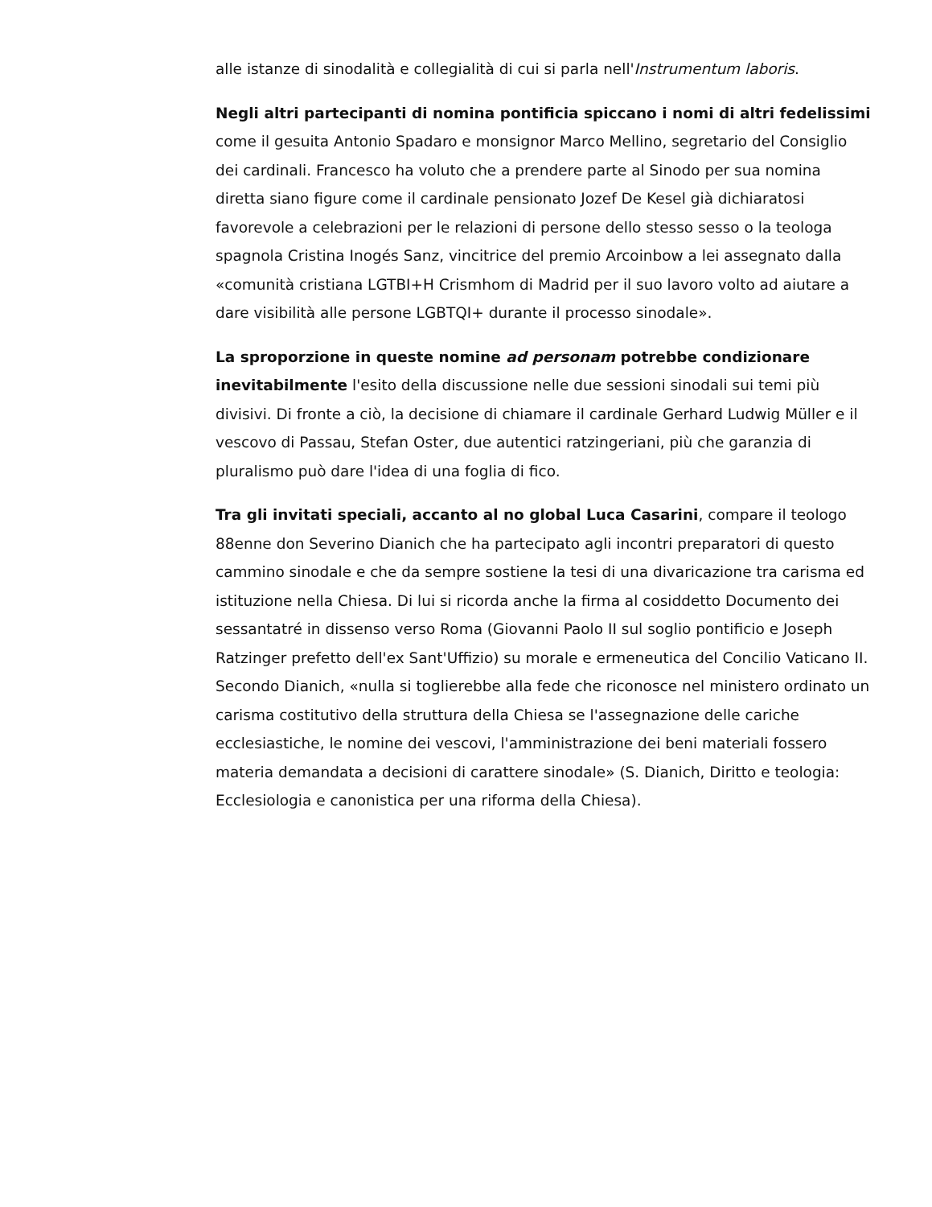alle istanze di sinodalità e collegialità di cui si parla nell'Instrumentum laboris.
Negli altri partecipanti di nomina pontificia spiccano i nomi di altri fedelissimi come il gesuita Antonio Spadaro e monsignor Marco Mellino, segretario del Consiglio dei cardinali. Francesco ha voluto che a prendere parte al Sinodo per sua nomina diretta siano figure come il cardinale pensionato Jozef De Kesel già dichiaratosi favorevole a celebrazioni per le relazioni di persone dello stesso sesso o la teologa spagnola Cristina Inogés Sanz, vincitrice del premio Arcoinbow a lei assegnato dalla «comunità cristiana LGTBI+H Crismhom di Madrid per il suo lavoro volto ad aiutare a dare visibilità alle persone LGBTQI+ durante il processo sinodale».
La sproporzione in queste nomine ad personam potrebbe condizionare inevitabilmente l'esito della discussione nelle due sessioni sinodali sui temi più divisivi. Di fronte a ciò, la decisione di chiamare il cardinale Gerhard Ludwig Müller e il vescovo di Passau, Stefan Oster, due autentici ratzingeriani, più che garanzia di pluralismo può dare l'idea di una foglia di fico.
Tra gli invitati speciali, accanto al no global Luca Casarini, compare il teologo 88enne don Severino Dianich che ha partecipato agli incontri preparatori di questo cammino sinodale e che da sempre sostiene la tesi di una divaricazione tra carisma ed istituzione nella Chiesa. Di lui si ricorda anche la firma al cosiddetto Documento dei sessantatré in dissenso verso Roma (Giovanni Paolo II sul soglio pontificio e Joseph Ratzinger prefetto dell'ex Sant'Uffizio) su morale e ermeneutica del Concilio Vaticano II. Secondo Dianich, «nulla si toglierebbe alla fede che riconosce nel ministero ordinato un carisma costitutivo della struttura della Chiesa se l'assegnazione delle cariche ecclesiastiche, le nomine dei vescovi, l'amministrazione dei beni materiali fossero materia demandata a decisioni di carattere sinodale» (S. Dianich, Diritto e teologia: Ecclesiologia e canonistica per una riforma della Chiesa).